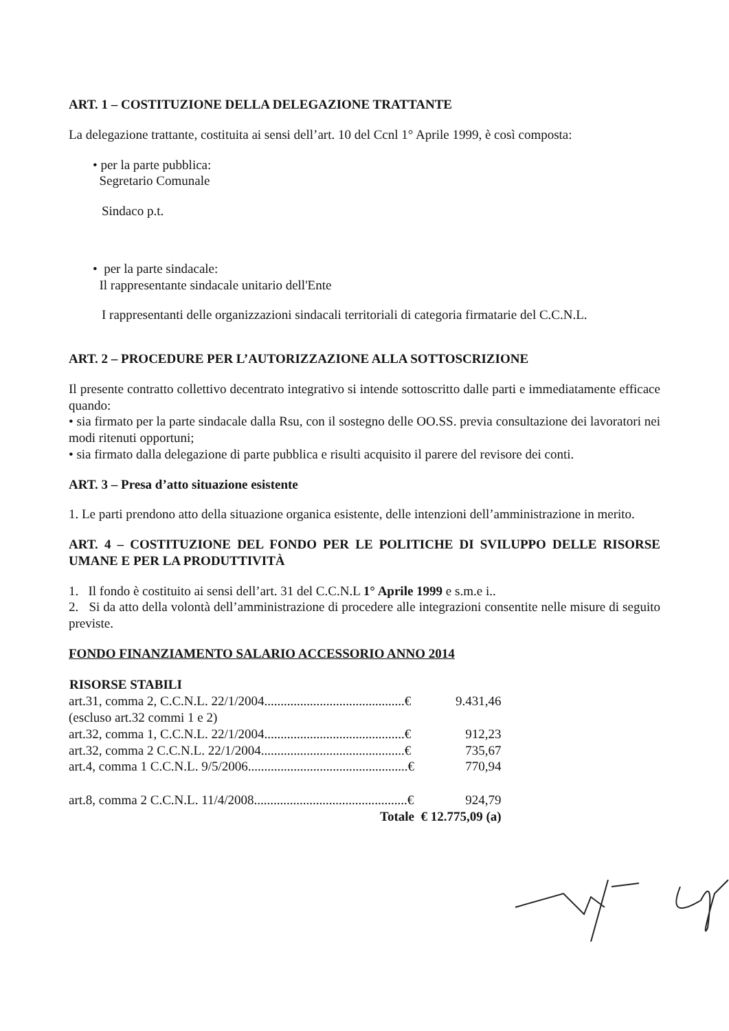ART. 1 – COSTITUZIONE DELLA DELEGAZIONE TRATTANTE
La delegazione trattante, costituita ai sensi dell’art. 10 del Ccnl 1° Aprile 1999, è così composta:
• per la parte pubblica:
Segretario Comunale
Sindaco p.t.
• per la parte sindacale:
Il rappresentante sindacale unitario dell'Ente
I rappresentanti delle organizzazioni sindacali territoriali di categoria firmatarie del C.C.N.L.
ART. 2 – PROCEDURE PER L’AUTORIZZAZIONE ALLA SOTTOSCRIZIONE
Il presente contratto collettivo decentrato integrativo si intende sottoscritto dalle parti e immediatamente efficace quando:
• sia firmato per la parte sindacale dalla Rsu, con il sostegno delle OO.SS. previa consultazione dei lavoratori nei modi ritenuti opportuni;
• sia firmato dalla delegazione di parte pubblica e risulti acquisito il parere del revisore dei conti.
ART. 3 – Presa d’atto situazione esistente
1. Le parti prendono atto della situazione organica esistente, delle intenzioni dell’amministrazione in merito.
ART. 4 – COSTITUZIONE DEL FONDO PER LE POLITICHE DI SVILUPPO DELLE RISORSE UMANE E PER LA PRODUTTIVITÀ
1. Il fondo è costituito ai sensi dell’art. 31 del C.C.N.L 1° Aprile 1999 e s.m.e i..
2. Si da atto della volontà dell’amministrazione di procedere alle integrazioni consentite nelle misure di seguito previste.
FONDO FINANZIAMENTO SALARIO ACCESSORIO ANNO 2014
| RISORSE STABILI | |
| --- | --- |
| art.31, comma 2, C.C.N.L. 22/1/2004...........................................€ | 9.431,46 |
| (escluso art.32 commi 1 e 2) | |
| art.32, comma 1, C.C.N.L. 22/1/2004...........................................€ | 912,23 |
| art.32, comma 2 C.C.N.L. 22/1/2004............................................€ | 735,67 |
| art.4, comma 1 C.C.N.L. 9/5/2006.................................................€ | 770,94 |
| art.8, comma 2 C.C.N.L. 11/4/2008...............................................€ | 924,79 |
| Totale | € 12.775,09 (a) |